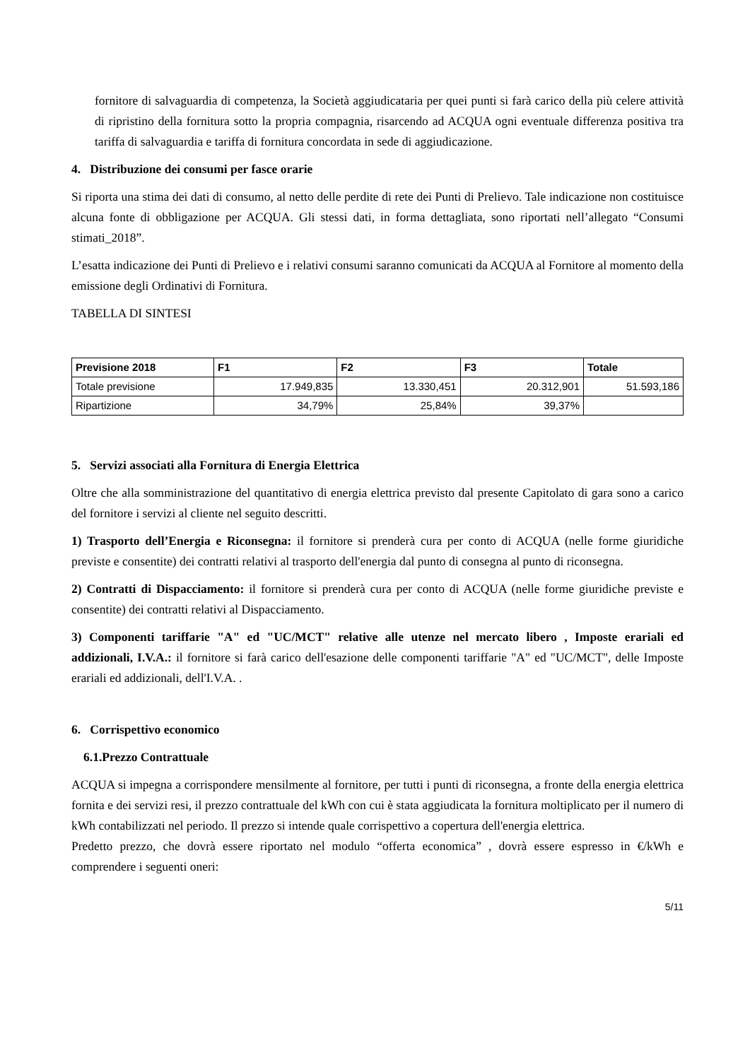fornitore di salvaguardia di competenza, la Società aggiudicataria per quei punti si farà carico della più celere attività di ripristino della fornitura sotto la propria compagnia, risarcendo ad ACQUA ogni eventuale differenza positiva tra tariffa di salvaguardia e tariffa di fornitura concordata in sede di aggiudicazione.
4. Distribuzione dei consumi per fasce orarie
Si riporta una stima dei dati di consumo, al netto delle perdite di rete dei Punti di Prelievo. Tale indicazione non costituisce alcuna fonte di obbligazione per ACQUA. Gli stessi dati, in forma dettagliata, sono riportati nell’allegato “Consumi stimati_2018”.
L’esatta indicazione dei Punti di Prelievo e i relativi consumi saranno comunicati da ACQUA al Fornitore al momento della emissione degli Ordinativi di Fornitura.
TABELLA DI SINTESI
| Previsione 2018 | F1 | F2 | F3 | Totale |
| --- | --- | --- | --- | --- |
| Totale previsione | 17.949,835 | 13.330,451 | 20.312,901 | 51.593,186 |
| Ripartizione | 34,79% | 25,84% | 39,37% | |
5. Servizi associati alla Fornitura di Energia Elettrica
Oltre che alla somministrazione del quantitativo di energia elettrica previsto dal presente Capitolato di gara sono a carico del fornitore i servizi al cliente nel seguito descritti.
1) Trasporto dell’Energia e Riconsegna: il fornitore si prenderà cura per conto di ACQUA (nelle forme giuridiche previste e consentite) dei contratti relativi al trasporto dell'energia dal punto di consegna al punto di riconsegna.
2) Contratti di Dispacciamento: il fornitore si prenderà cura per conto di ACQUA (nelle forme giuridiche previste e consentite) dei contratti relativi al Dispacciamento.
3) Componenti tariffarie "A" ed "UC/MCT" relative alle utenze nel mercato libero , Imposte erariali ed addizionali, I.V.A.: il fornitore si farà carico dell'esazione delle componenti tariffarie "A" ed "UC/MCT", delle Imposte erariali ed addizionali, dell'I.V.A. .
6. Corrispettivo economico
6.1.Prezzo Contrattuale
ACQUA si impegna a corrispondere mensilmente al fornitore, per tutti i punti di riconsegna, a fronte della energia elettrica fornita e dei servizi resi, il prezzo contrattuale del kWh con cui è stata aggiudicata la fornitura moltiplicato per il numero di kWh contabilizzati nel periodo. Il prezzo si intende quale corrispettivo a copertura dell'energia elettrica.
Predetto prezzo, che dovrà essere riportato nel modulo “offerta economica” , dovrà essere espresso in €/kWh e comprendere i seguenti oneri:
5/11